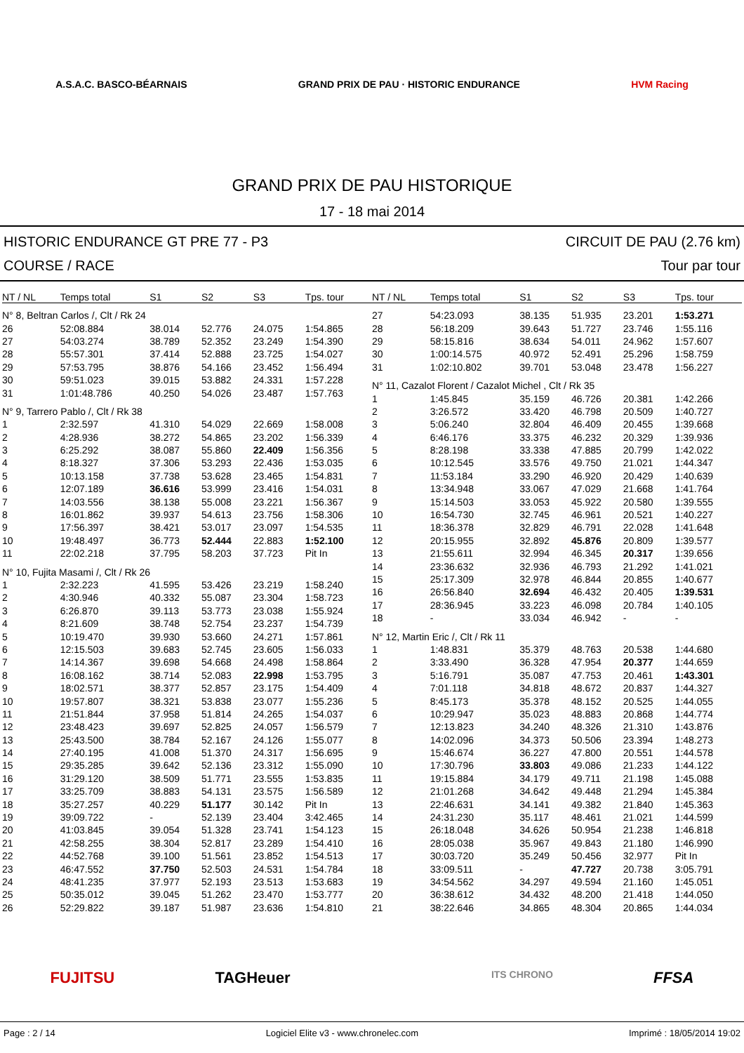A.S.A.C. BASCO-BÉARNAIS GRAND PRIX DE PAU · HISTORIC ENDURANCE HVM Racing
GRAND PRIX DE PAU HISTORIQUE
17 - 18 mai 2014
HISTORIC ENDURANCE GT PRE 77 - P3
COURSE / RACE
CIRCUIT DE PAU (2.76 km)
Tour par tour
| NT / NL | Temps total | S1 | S2 | S3 | Tps. tour |
| --- | --- | --- | --- | --- | --- |
| N° 8, Beltran Carlos /, Clt / Rk 24 | | | | | |
| 26 | 52:08.884 | 38.014 | 52.776 | 24.075 | 1:54.865 |
| 27 | 54:03.274 | 38.789 | 52.352 | 23.249 | 1:54.390 |
| 28 | 55:57.301 | 37.414 | 52.888 | 23.725 | 1:54.027 |
| 29 | 57:53.795 | 38.876 | 54.166 | 23.452 | 1:56.494 |
| 30 | 59:51.023 | 39.015 | 53.882 | 24.331 | 1:57.228 |
| 31 | 1:01:48.786 | 40.250 | 54.026 | 23.487 | 1:57.763 |
| N° 9, Tarrero Pablo /, Clt / Rk 38 | | | | | |
| 1 | 2:32.597 | 41.310 | 54.029 | 22.669 | 1:58.008 |
| 2 | 4:28.936 | 38.272 | 54.865 | 23.202 | 1:56.339 |
| 3 | 6:25.292 | 38.087 | 55.860 | 22.409 | 1:56.356 |
| 4 | 8:18.327 | 37.306 | 53.293 | 22.436 | 1:53.035 |
| 5 | 10:13.158 | 37.738 | 53.628 | 23.465 | 1:54.831 |
| 6 | 12:07.189 | 36.616 | 53.999 | 23.416 | 1:54.031 |
| 7 | 14:03.556 | 38.138 | 55.008 | 23.221 | 1:56.367 |
| 8 | 16:01.862 | 39.937 | 54.613 | 23.756 | 1:58.306 |
| 9 | 17:56.397 | 38.421 | 53.017 | 23.097 | 1:54.535 |
| 10 | 19:48.497 | 36.773 | 52.444 | 22.883 | 1:52.100 |
| 11 | 22:02.218 | 37.795 | 58.203 | 37.723 | Pit In |
| N° 10, Fujita Masami /, Clt / Rk 26 | | | | | |
| 1 | 2:32.223 | 41.595 | 53.426 | 23.219 | 1:58.240 |
| 2 | 4:30.946 | 40.332 | 55.087 | 23.304 | 1:58.723 |
| 3 | 6:26.870 | 39.113 | 53.773 | 23.038 | 1:55.924 |
| 4 | 8:21.609 | 38.748 | 52.754 | 23.237 | 1:54.739 |
| 5 | 10:19.470 | 39.930 | 53.660 | 24.271 | 1:57.861 |
| 6 | 12:15.503 | 39.683 | 52.745 | 23.605 | 1:56.033 |
| 7 | 14:14.367 | 39.698 | 54.668 | 24.498 | 1:58.864 |
| 8 | 16:08.162 | 38.714 | 52.083 | 22.998 | 1:53.795 |
| 9 | 18:02.571 | 38.377 | 52.857 | 23.175 | 1:54.409 |
| 10 | 19:57.807 | 38.321 | 53.838 | 23.077 | 1:55.236 |
| 11 | 21:51.844 | 37.958 | 51.814 | 24.265 | 1:54.037 |
| 12 | 23:48.423 | 39.697 | 52.825 | 24.057 | 1:56.579 |
| 13 | 25:43.500 | 38.784 | 52.167 | 24.126 | 1:55.077 |
| 14 | 27:40.195 | 41.008 | 51.370 | 24.317 | 1:56.695 |
| 15 | 29:35.285 | 39.642 | 52.136 | 23.312 | 1:55.090 |
| 16 | 31:29.120 | 38.509 | 51.771 | 23.555 | 1:53.835 |
| 17 | 33:25.709 | 38.883 | 54.131 | 23.575 | 1:56.589 |
| 18 | 35:27.257 | 40.229 | 51.177 | 30.142 | Pit In |
| 19 | 39:09.722 | - | 52.139 | 23.404 | 3:42.465 |
| 20 | 41:03.845 | 39.054 | 51.328 | 23.741 | 1:54.123 |
| 21 | 42:58.255 | 38.304 | 52.817 | 23.289 | 1:54.410 |
| 22 | 44:52.768 | 39.100 | 51.561 | 23.852 | 1:54.513 |
| 23 | 46:47.552 | 37.750 | 52.503 | 24.531 | 1:54.784 |
| 24 | 48:41.235 | 37.977 | 52.193 | 23.513 | 1:53.683 |
| 25 | 50:35.012 | 39.045 | 51.262 | 23.470 | 1:53.777 |
| 26 | 52:29.822 | 39.187 | 51.987 | 23.636 | 1:54.810 |
| NT / NL | Temps total | S1 | S2 | S3 | Tps. tour |
| --- | --- | --- | --- | --- | --- |
| 27 | 54:23.093 | 38.135 | 51.935 | 23.201 | 1:53.271 |
| 28 | 56:18.209 | 39.643 | 51.727 | 23.746 | 1:55.116 |
| 29 | 58:15.816 | 38.634 | 54.011 | 24.962 | 1:57.607 |
| 30 | 1:00:14.575 | 40.972 | 52.491 | 25.296 | 1:58.759 |
| 31 | 1:02:10.802 | 39.701 | 53.048 | 23.478 | 1:56.227 |
| N° 11, Cazalot Florent / Cazalot Michel , Clt / Rk 35 | | | | | |
| 1 | 1:45.845 | 35.159 | 46.726 | 20.381 | 1:42.266 |
| 2 | 3:26.572 | 33.420 | 46.798 | 20.509 | 1:40.727 |
| 3 | 5:06.240 | 32.804 | 46.409 | 20.455 | 1:39.668 |
| 4 | 6:46.176 | 33.375 | 46.232 | 20.329 | 1:39.936 |
| 5 | 8:28.198 | 33.338 | 47.885 | 20.799 | 1:42.022 |
| 6 | 10:12.545 | 33.576 | 49.750 | 21.021 | 1:44.347 |
| 7 | 11:53.184 | 33.290 | 46.920 | 20.429 | 1:40.639 |
| 8 | 13:34.948 | 33.067 | 47.029 | 21.668 | 1:41.764 |
| 9 | 15:14.503 | 33.053 | 45.922 | 20.580 | 1:39.555 |
| 10 | 16:54.730 | 32.745 | 46.961 | 20.521 | 1:40.227 |
| 11 | 18:36.378 | 32.829 | 46.791 | 22.028 | 1:41.648 |
| 12 | 20:15.955 | 32.892 | 45.876 | 20.809 | 1:39.577 |
| 13 | 21:55.611 | 32.994 | 46.345 | 20.317 | 1:39.656 |
| 14 | 23:36.632 | 32.936 | 46.793 | 21.292 | 1:41.021 |
| 15 | 25:17.309 | 32.978 | 46.844 | 20.855 | 1:40.677 |
| 16 | 26:56.840 | 32.694 | 46.432 | 20.405 | 1:39.531 |
| 17 | 28:36.945 | 33.223 | 46.098 | 20.784 | 1:40.105 |
| 18 | - | 33.034 | 46.942 | - | - |
| N° 12, Martin Eric /, Clt / Rk 11 | | | | | |
| 1 | 1:48.831 | 35.379 | 48.763 | 20.538 | 1:44.680 |
| 2 | 3:33.490 | 36.328 | 47.954 | 20.377 | 1:44.659 |
| 3 | 5:16.791 | 35.087 | 47.753 | 20.461 | 1:43.301 |
| 4 | 7:01.118 | 34.818 | 48.672 | 20.837 | 1:44.327 |
| 5 | 8:45.173 | 35.378 | 48.152 | 20.525 | 1:44.055 |
| 6 | 10:29.947 | 35.023 | 48.883 | 20.868 | 1:44.774 |
| 7 | 12:13.823 | 34.240 | 48.326 | 21.310 | 1:43.876 |
| 8 | 14:02.096 | 34.373 | 50.506 | 23.394 | 1:48.273 |
| 9 | 15:46.674 | 36.227 | 47.800 | 20.551 | 1:44.578 |
| 10 | 17:30.796 | 33.803 | 49.086 | 21.233 | 1:44.122 |
| 11 | 19:15.884 | 34.179 | 49.711 | 21.198 | 1:45.088 |
| 12 | 21:01.268 | 34.642 | 49.448 | 21.294 | 1:45.384 |
| 13 | 22:46.631 | 34.141 | 49.382 | 21.840 | 1:45.363 |
| 14 | 24:31.230 | 35.117 | 48.461 | 21.021 | 1:44.599 |
| 15 | 26:18.048 | 34.626 | 50.954 | 21.238 | 1:46.818 |
| 16 | 28:05.038 | 35.967 | 49.843 | 21.180 | 1:46.990 |
| 17 | 30:03.720 | 35.249 | 50.456 | 32.977 | Pit In |
| 18 | 33:09.511 | - | 47.727 | 20.738 | 3:05.791 |
| 19 | 34:54.562 | 34.297 | 49.594 | 21.160 | 1:45.051 |
| 20 | 36:38.612 | 34.432 | 48.200 | 21.418 | 1:44.050 |
| 21 | 38:22.646 | 34.865 | 48.304 | 20.865 | 1:44.034 |
FUJITSU TAGHeuer ITS CHRONO FFSA
Page : 2 / 14 Logiciel Elite v3 - www.chronelec.com Imprimé : 18/05/2014 19:02